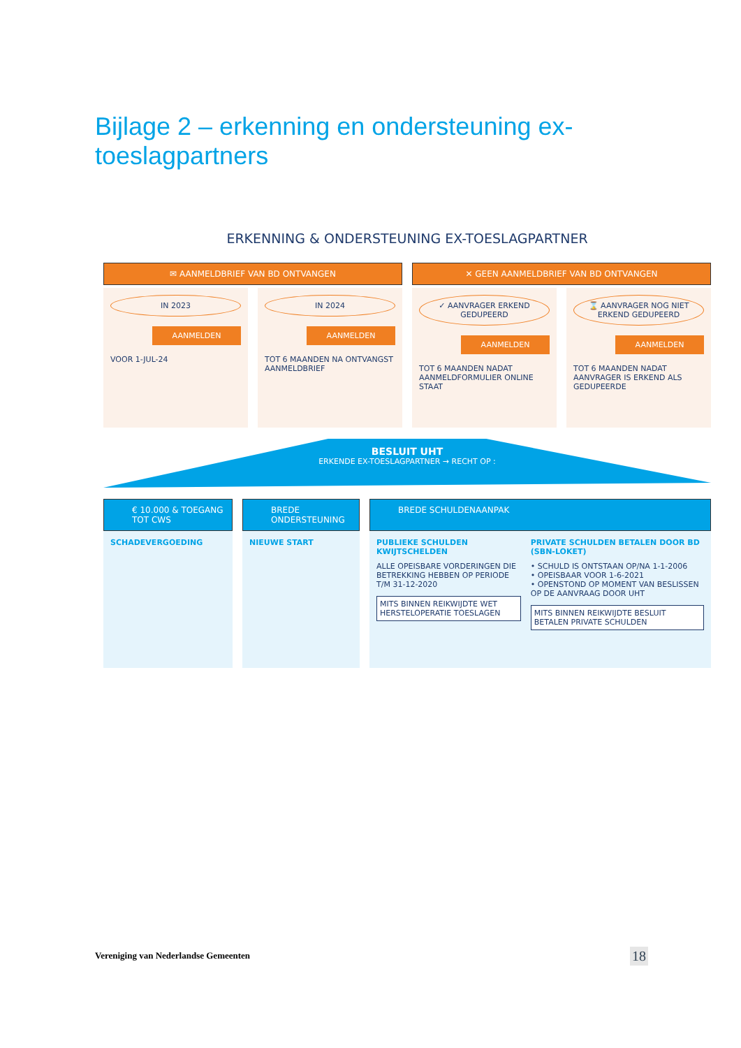Bijlage 2 – erkenning en ondersteuning ex-toeslagpartners
ERKENNING & ONDERSTEUNING EX-TOESLAGPARTNER
✉ AANMELDBRIEF VAN BD ONTVANGEN
✕ GEEN AANMELDBRIEF VAN BD ONTVANGEN
IN 2023
AANMELDEN
VOOR 1-JUL-24
IN 2024
AANMELDEN
TOT 6 MAANDEN NA ONTVANGST AANMELDBRIEF
✓ AANVRAGER ERKEND GEDUPEERD
AANMELDEN
TOT 6 MAANDEN NADAT AANMELDFORMULIER ONLINE STAAT
⌛ AANVRAGER NOG NIET ERKEND GEDUPEERD
AANMELDEN
TOT 6 MAANDEN NADAT AANVRAGER IS ERKEND ALS GEDUPEERDE
BESLUIT UHT
ERKENDE EX-TOESLAGPARTNER → RECHT OP :
€ 10.000 & TOEGANG TOT CWS
SCHADEVERGOEDING
BREDE ONDERSTEUNING
NIEUWE START
BREDE SCHULDENAANPAK
PUBLIEKE SCHULDEN KWIJTSCHELDEN
ALLE OPEISBARE VORDERINGEN DIE BETREKKING HEBBEN OP PERIODE T/M 31-12-2020
MITS BINNEN REIKWIJDTE WET HERSTELOPERATIE TOESLAGEN
PRIVATE SCHULDEN BETALEN DOOR BD (SBN-LOKET)
• SCHULD IS ONTSTAAN OP/NA 1-1-2006
• OPEISBAAR VOOR 1-6-2021
• OPENSTOND OP MOMENT VAN BESLISSEN OP DE AANVRAAG DOOR UHT
MITS BINNEN REIKWIJDTE BESLUIT BETALEN PRIVATE SCHULDEN
Vereniging van Nederlandse Gemeenten
18